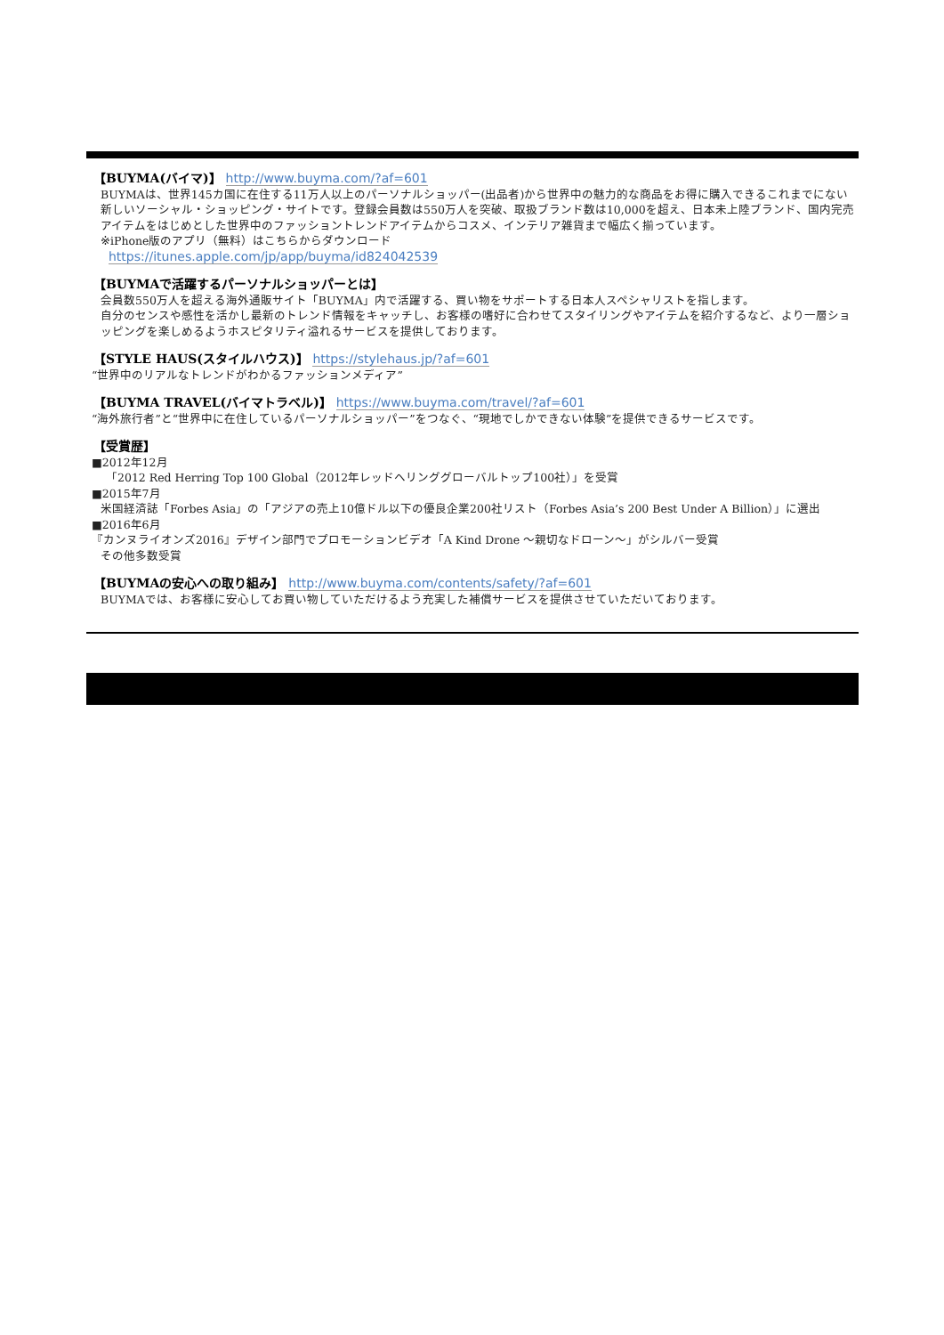【BUYMA(バイマ)】 http://www.buyma.com/?af=601
BUYMAは、世界145カ国に在住する11万人以上のパーソナルショッパー(出品者)から世界中の魅力的な商品をお得に購入できるこれまでにない新しいソーシャル・ショッピング・サイトです。登録会員数は550万人を突破、取扱ブランド数は10,000を超え、日本未上陸ブランド、国内完売アイテムをはじめとした世界中のファッショントレンドアイテムからコスメ、インテリア雑貨まで幅広く揃っています。
※iPhone版のアプリ（無料）はこちらからダウンロード
https://itunes.apple.com/jp/app/buyma/id824042539
【BUYMAで活躍するパーソナルショッパーとは】
会員数550万人を超える海外通販サイト「BUYMA」内で活躍する、買い物をサポートする日本人スペシャリストを指します。
自分のセンスや感性を活かし最新のトレンド情報をキャッチし、お客様の嗜好に合わせてスタイリングやアイテムを紹介するなど、より一層ショッピングを楽しめるようホスピタリティ溢れるサービスを提供しております。
【STYLE HAUS(スタイルハウス)】 https://stylehaus.jp/?af=601
“世界中のリアルなトレンドがわかるファッションメディア”
【BUYMA TRAVEL(バイマトラベル)】 https://www.buyma.com/travel/?af=601
“海外旅行者”と“世界中に在住しているパーソナルショッパー”をつなぐ、“現地でしかできない体験”を提供できるサービスです。
【受賞歴】
■2012年12月
「2012 Red Herring Top 100 Global（2012年レッドヘリンググローバルトップ100社）」を受賞
■2015年7月
米国経済誌「Forbes Asia」の「アジアの売上10億ドル以下の優良企業200社リスト（Forbes Asia’s 200 Best Under A Billion）」に選出
■2016年6月
『カンヌライオンズ2016』デザイン部門でプロモーションビデオ「A Kind Drone ～親切なドローン～」がシルバー受賞
その他多数受賞
【BUYMAの安心への取り組み】 http://www.buyma.com/contents/safety/?af=601
BUYMAでは、お客様に安心してお買い物していただけるよう充実した補償サービスを提供させていただいております。